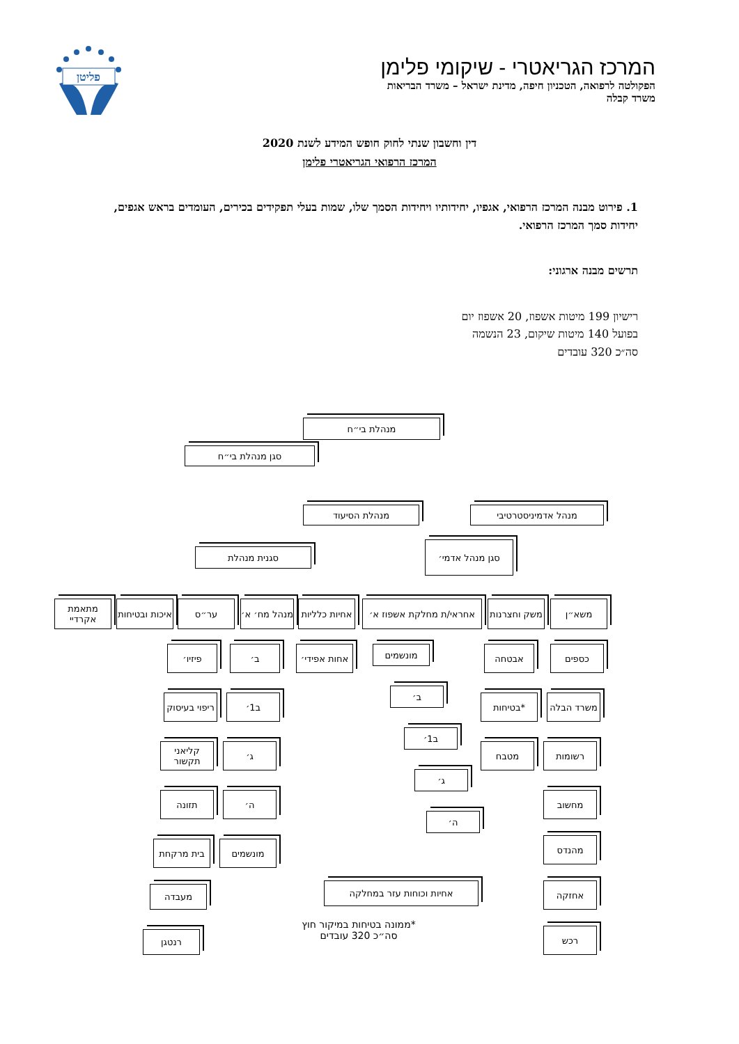פליטן
המרכז הגריאטרי - שיקומי פלימן
הפקולטה לרפואה, הטכניון חיפה, מדינת ישראל – משרד הבריאות
משרד קבלה
דין וחשבון שנתי לחוק חופש המידע לשנת 2020
המרכז הרפואי הגריאטרי פלימן
1. פירוט מבנה המרכז הרפואי, אגפיו, יחידותיו ויחידות הסמך שלו, שמות בעלי תפקידים בכירים, העומדים בראש אגפים, יחידות סמך המרכז הרפואי.
תרשים מבנה ארגוני:
רישיון 199 מיטות אשפוז, 20 אשפוז יום
בפועל 140 מיטות שיקום, 23 הנשמה
סה״כ 320 עובדים
מנהלת בי״ח
סגן מנהלת בי״ח
מנהלת הסיעוד מנהל אדמיניסטרטיבי
סגן מנהל אדמי׳
סגנית מנהלת
מתאמת אקרדיי
איכות ובטיחות
ער״ס
מנהל מח׳ א׳
אחיות כלליות
אחראי/ת מחלקת אשפוז א׳
משק וחצרנות
משא״ן
פיזיו׳ ב׳
אחות אפידי׳
מונשמים אבטחה כספים
ריפוי בעיסוק
ב1׳
ב׳
*בטיחות משרד הבלה
קליאני תקשור
ג׳
ב1׳
מטבח רשומות
תזונה ה׳
ג׳
מחשוב
בית מרקחת מונשמים
ה׳
מהנדס
מעבדה אחיות וכוחות עזר במחלקה אחזקה
רנטגן
*ממונה בטיחות במיקור חוץ
סה״כ 320 עובדים
רכש